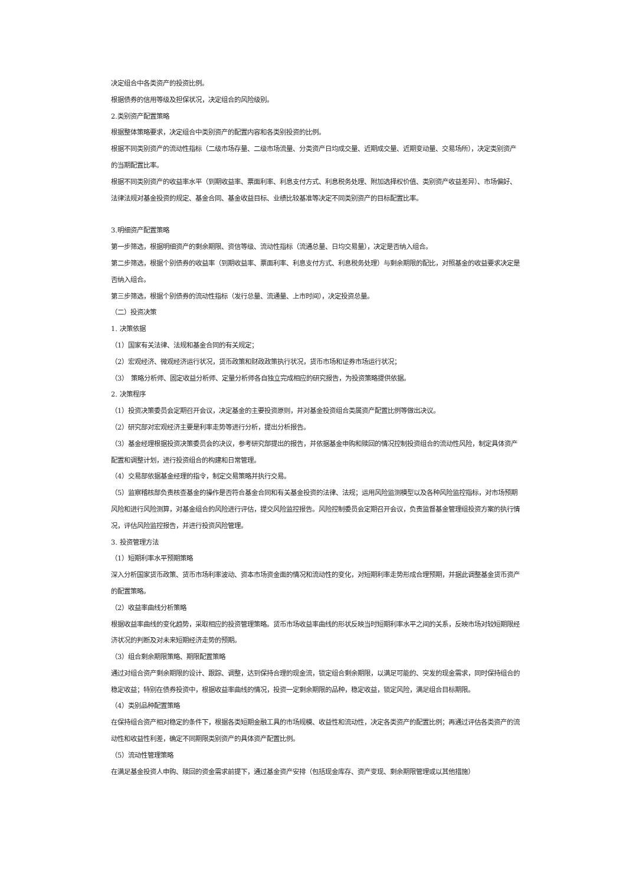决定组合中各类资产的投资比例。
根据债券的信用等级及担保状况，决定组合的风险级别。
2.类别资产配置策略
根据整体策略要求，决定组合中类别资产的配置内容和各类别投资的比例。
根据不同类别资产的流动性指标（二级市场存量、二级市场流量、分类资产日均成交量、近期成交量、近期变动量、交易场所），决定类别资产的当期配置比率。
根据不同类别资产的收益率水平（到期收益率、票面利率、利息支付方式、利息税务处理、附加选择权价值、类别资产收益差异）、市场偏好、法律法规对基金投资的规定、基金合同、基金收益目标、业绩比较基准等决定不同类别资产的目标配置比率。
3.明细资产配置策略
第一步筛选，根据明细资产的剩余期限、资信等级、流动性指标（流通总量、日均交易量），决定是否纳入组合。
第二步筛选，根据个别债券的收益率（到期收益率、票面利率、利息支付方式、利息税务处理）与剩余期限的配比，对照基金的收益要求决定是否纳入组合。
第三步筛选，根据个别债券的流动性指标（发行总量、流通量、上市时间），决定投资总量。
（二）投资决策
1. 决策依据
（1）国家有关法律、法规和基金合同的有关规定；
（2）宏观经济、微观经济运行状况，货币政策和财政政策执行状况，货币市场和证券市场运行状况；
（3）　策略分析师、固定收益分析师、定量分析师各自独立完成相应的研究报告，为投资策略提供依据。
2. 决策程序
（1）投资决策委员会定期召开会议，决定基金的主要投资原则，并对基金投资组合类属资产配置比例等做出决议。
（2）研究部对宏观经济主要是利率走势等进行分析，提出分析报告。
（3）基金经理根据投资决策委员会的决议，参考研究部提出的报告，并依据基金申购和赎回的情况控制投资组合的流动性风险，制定具体资产配置和调整计划，进行投资组合的构建和日常管理。
（4）交易部依据基金经理的指令，制定交易策略并执行交易。
（5）监察稽核部负责核查基金的操作是否符合基金合同和有关基金投资的法律、法规；运用风险监测模型以及各种风险监控指标，对市场预期风险和进行风险测算，对基金组合的风险进行评估，提交风险监控报告。风险控制委员会定期召开会议，负责监督基金管理组投资方案的执行情况，评估风险监控报告，并进行投资风险管理。
3. 投资管理方法
（1）短期利率水平预期策略
深入分析国家货币政策、货币市场利率波动、资本市场资金面的情况和流动性的变化，对短期利率走势形成合理预期，并据此调整基金货币资产的配置策略。
（2）收益率曲线分析策略
根据收益率曲线的变化趋势，采取相应的投资管理策略。货币市场收益率曲线的形状反映当时短期利率水平之间的关系，反映市场对较短期限经济状况的判断及对未来短期经济走势的预期。
（3）组合剩余期限策略、期限配置策略
通过对组合资产剩余期限的设计、跟踪、调整，达到保持合理的现金流，锁定组合剩余期限，以满足可能的、突发的现金需求，同时保持组合的稳定收益；特别在债券投资中，根据收益率曲线的情况，投资一定剩余期限的品种，稳定收益，锁定风险，满足组合目标期限。
（4）类别品种配置策略
在保持组合资产相对稳定的条件下，根据各类短期金融工具的市场规模、收益性和流动性，决定各类资产的配置比例；再通过评估各类资产的流动性和收益性利差，确定不同期限类别资产的具体资产配置比例。
（5）流动性管理策略
在满足基金投资人申购、赎回的资金需求前提下，通过基金资产安排（包括现金库存、资产变现、剩余期限管理或以其他措施）